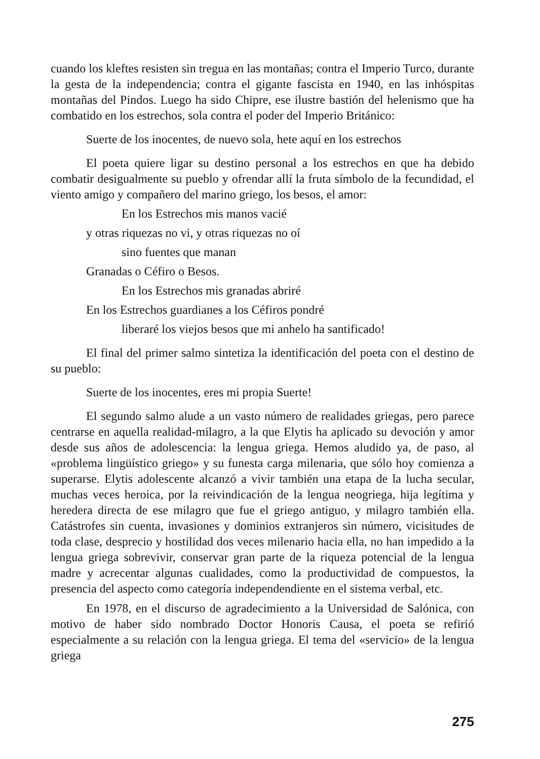cuando los kleftes resisten sin tregua en las montañas; contra el Imperio Turco, durante la gesta de la independencia; contra el gigante fascista en 1940, en las inhóspitas montañas del Pindos. Luego ha sido Chipre, ese ilustre bastión del helenismo que ha combatido en los estrechos, sola contra el poder del Imperio Británico:
Suerte de los inocentes, de nuevo sola, hete aquí en los estrechos
El poeta quiere ligar su destino personal a los estrechos en que ha debido combatir desigualmente su pueblo y ofrendar allí la fruta símbolo de la fecundidad, el viento amigo y compañero del marino griego, los besos, el amor:
En los Estrechos mis manos vacié
y otras riquezas no vi, y otras riquezas no oí
sino fuentes que manan
Granadas o Céfiro o Besos.
En los Estrechos mis granadas abriré
En los Estrechos guardianes a los Céfiros pondré
liberaré los viejos besos que mi anhelo ha santificado!
El final del primer salmo sintetiza la identificación del poeta con el destino de su pueblo:
Suerte de los inocentes, eres mi propia Suerte!
El segundo salmo alude a un vasto número de realidades griegas, pero parece centrarse en aquella realidad-milagro, a la que Elytis ha aplicado su devoción y amor desde sus años de adolescencia: la lengua griega. Hemos aludido ya, de paso, al «problema lingüístico griego» y su funesta carga milenaria, que sólo hoy comienza a superarse. Elytis adolescente alcanzó a vivir también una etapa de la lucha secular, muchas veces heroica, por la reivindicación de la lengua neogriega, hija legítima y heredera directa de ese milagro que fue el griego antiguo, y milagro también ella. Catástrofes sin cuenta, invasiones y dominios extranjeros sin número, vicisitudes de toda clase, desprecio y hostilidad dos veces milenario hacia ella, no han impedido a la lengua griega sobrevivir, conservar gran parte de la riqueza potencial de la lengua madre y acrecentar algunas cualidades, como la productividad de compuestos, la presencia del aspecto como categoría independendiente en el sistema verbal, etc.
En 1978, en el discurso de agradecimiento a la Universidad de Salónica, con motivo de haber sido nombrado Doctor Honoris Causa, el poeta se refirió especialmente a su relación con la lengua griega. El tema del «servicio» de la lengua griega
275